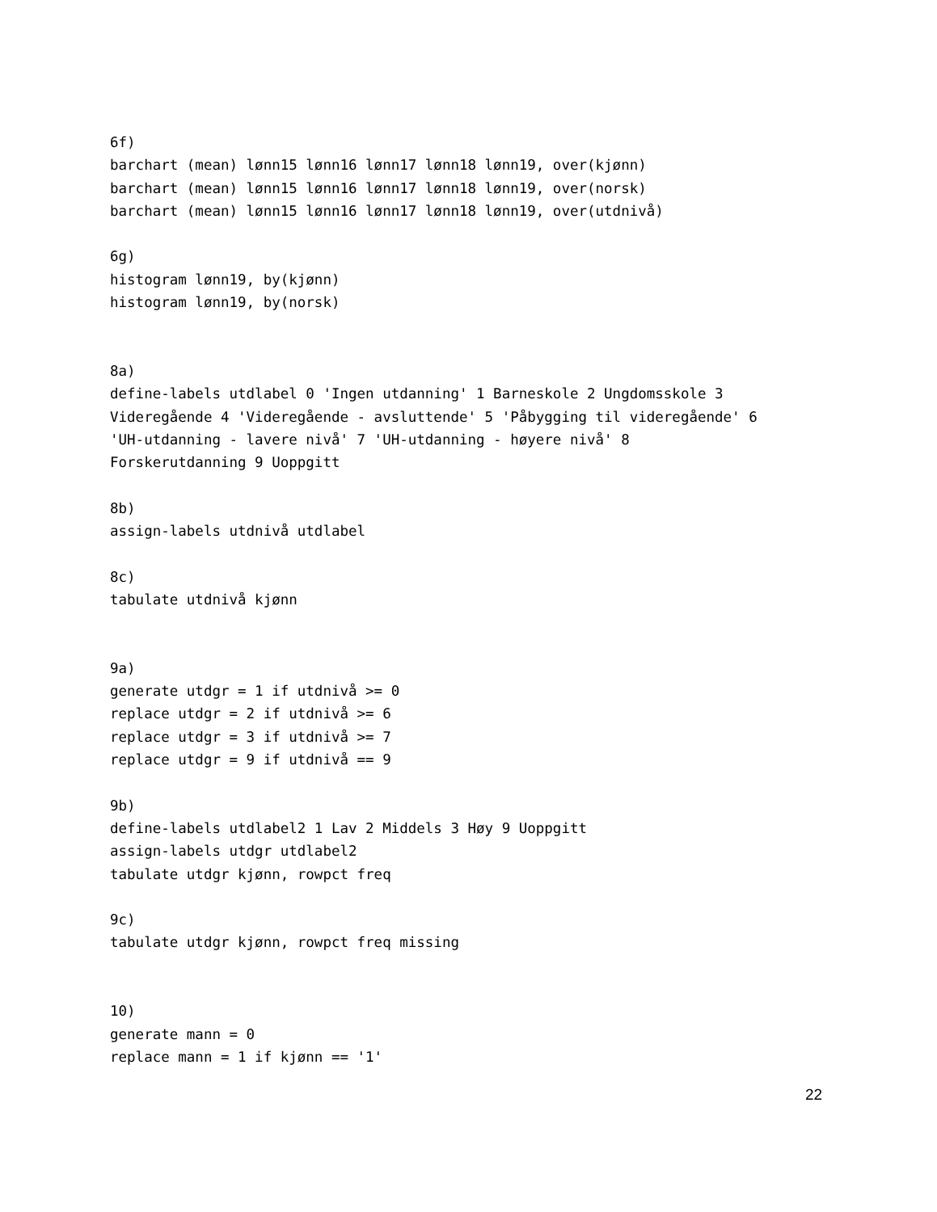6f)
barchart (mean) lønn15 lønn16 lønn17 lønn18 lønn19, over(kjønn)
barchart (mean) lønn15 lønn16 lønn17 lønn18 lønn19, over(norsk)
barchart (mean) lønn15 lønn16 lønn17 lønn18 lønn19, over(utdnivå)

6g)
histogram lønn19, by(kjønn)
histogram lønn19, by(norsk)


8a)
define-labels utdlabel 0 'Ingen utdanning' 1 Barneskole 2 Ungdomsskole 3
Videregående 4 'Videregående - avsluttende' 5 'Påbygging til videregående' 6
'UH-utdanning - lavere nivå' 7 'UH-utdanning - høyere nivå' 8
Forskerutdanning 9 Uoppgitt

8b)
assign-labels utdnivå utdlabel

8c)
tabulate utdnivå kjønn


9a)
generate utdgr = 1 if utdnivå >= 0
replace utdgr = 2 if utdnivå >= 6
replace utdgr = 3 if utdnivå >= 7
replace utdgr = 9 if utdnivå == 9

9b)
define-labels utdlabel2 1 Lav 2 Middels 3 Høy 9 Uoppgitt
assign-labels utdgr utdlabel2
tabulate utdgr kjønn, rowpct freq

9c)
tabulate utdgr kjønn, rowpct freq missing


10)
generate mann = 0
replace mann = 1 if kjønn == '1'
22